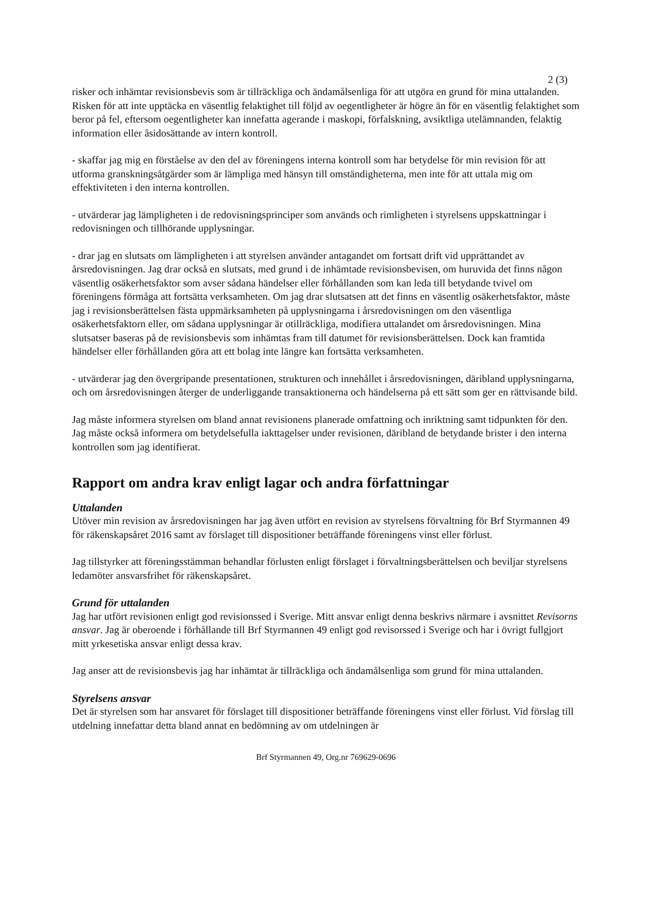2 (3)
risker och inhämtar revisionsbevis som är tillräckliga och ändamålsenliga för att utgöra en grund för mina uttalanden. Risken för att inte upptäcka en väsentlig felaktighet till följd av oegentligheter är högre än för en väsentlig felaktighet som beror på fel, eftersom oegentligheter kan innefatta agerande i maskopi, förfalskning, avsiktliga utelämnanden, felaktig information eller åsidosättande av intern kontroll.
- skaffar jag mig en förståelse av den del av föreningens interna kontroll som har betydelse för min revision för att utforma granskningsåtgärder som är lämpliga med hänsyn till omständigheterna, men inte för att uttala mig om effektiviteten i den interna kontrollen.
- utvärderar jag lämpligheten i de redovisningsprinciper som används och rimligheten i styrelsens uppskattningar i redovisningen och tillhörande upplysningar.
- drar jag en slutsats om lämpligheten i att styrelsen använder antagandet om fortsatt drift vid upprättandet av årsredovisningen. Jag drar också en slutsats, med grund i de inhämtade revisionsbevisen, om huruvida det finns någon väsentlig osäkerhetsfaktor som avser sådana händelser eller förhållanden som kan leda till betydande tvivel om föreningens förmåga att fortsätta verksamheten. Om jag drar slutsatsen att det finns en väsentlig osäkerhetsfaktor, måste jag i revisionsberättelsen fästa uppmärksamheten på upplysningarna i årsredovisningen om den väsentliga osäkerhetsfaktorn eller, om sådana upplysningar är otillräckliga, modifiera uttalandet om årsredovisningen. Mina slutsatser baseras på de revisionsbevis som inhämtas fram till datumet för revisionsberättelsen. Dock kan framtida händelser eller förhållanden göra att ett bolag inte längre kan fortsätta verksamheten.
- utvärderar jag den övergripande presentationen, strukturen och innehållet i årsredovisningen, däribland upplysningarna, och om årsredovisningen återger de underliggande transaktionerna och händelserna på ett sätt som ger en rättvisande bild.
Jag måste informera styrelsen om bland annat revisionens planerade omfattning och inriktning samt tidpunkten för den. Jag måste också informera om betydelsefulla iakttagelser under revisionen, däribland de betydande brister i den interna kontrollen som jag identifierat.
Rapport om andra krav enligt lagar och andra författningar
Uttalanden
Utöver min revision av årsredovisningen har jag även utfört en revision av styrelsens förvaltning för Brf Styrmannen 49 för räkenskapsåret 2016 samt av förslaget till dispositioner beträffande föreningens vinst eller förlust.
Jag tillstyrker att föreningsstämman behandlar förlusten enligt förslaget i förvaltningsberättelsen och beviljar styrelsens ledamöter ansvarsfrihet för räkenskapsåret.
Grund för uttalanden
Jag har utfört revisionen enligt god revisionssed i Sverige. Mitt ansvar enligt denna beskrivs närmare i avsnittet Revisorns ansvar. Jag är oberoende i förhållande till Brf Styrmannen 49 enligt god revisorssed i Sverige och har i övrigt fullgjort mitt yrkesetiska ansvar enligt dessa krav.
Jag anser att de revisionsbevis jag har inhämtat är tillräckliga och ändamålsenliga som grund för mina uttalanden.
Styrelsens ansvar
Det är styrelsen som har ansvaret för förslaget till dispositioner beträffande föreningens vinst eller förlust. Vid förslag till utdelning innefattar detta bland annat en bedömning av om utdelningen är
Brf Styrmannen 49, Org.nr 769629-0696